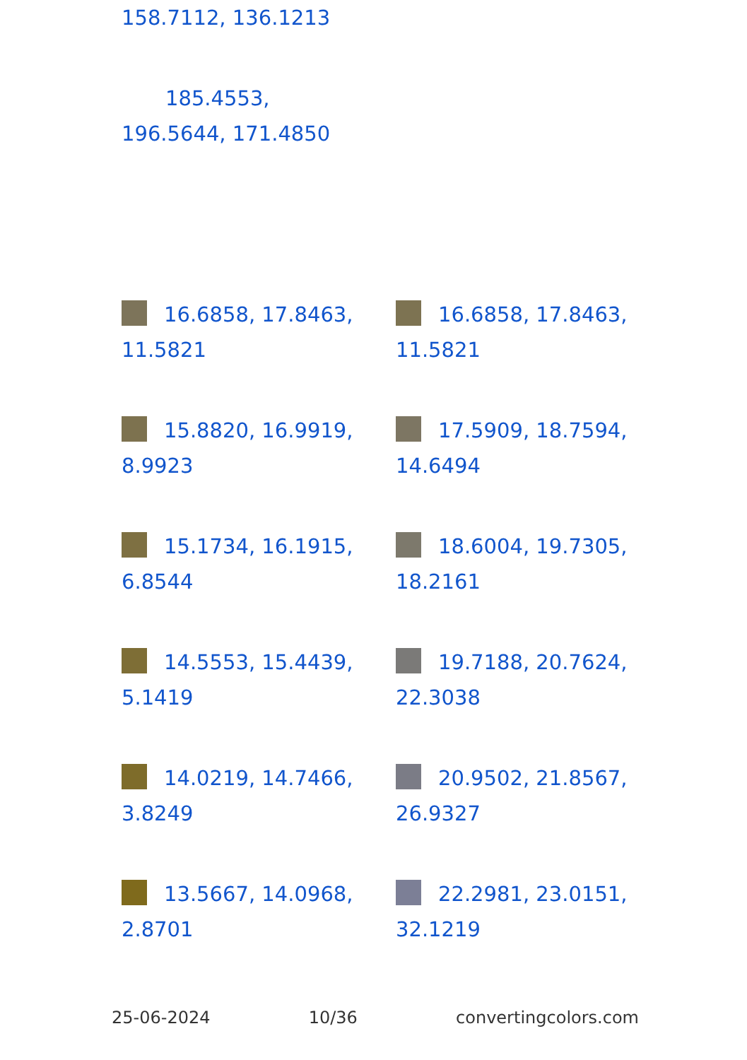158.7112, 136.1213
185.4553,
196.5644, 171.4850
16.6858, 17.8463, 11.5821
16.6858, 17.8463, 11.5821
15.8820, 16.9919, 8.9923
17.5909, 18.7594, 14.6494
15.1734, 16.1915, 6.8544
18.6004, 19.7305, 18.2161
14.5553, 15.4439, 5.1419
19.7188, 20.7624, 22.3038
14.0219, 14.7466, 3.8249
20.9502, 21.8567, 26.9327
13.5667, 14.0968, 2.8701
22.2981, 23.0151, 32.1219
25-06-2024 10/36 convertingcolors.com